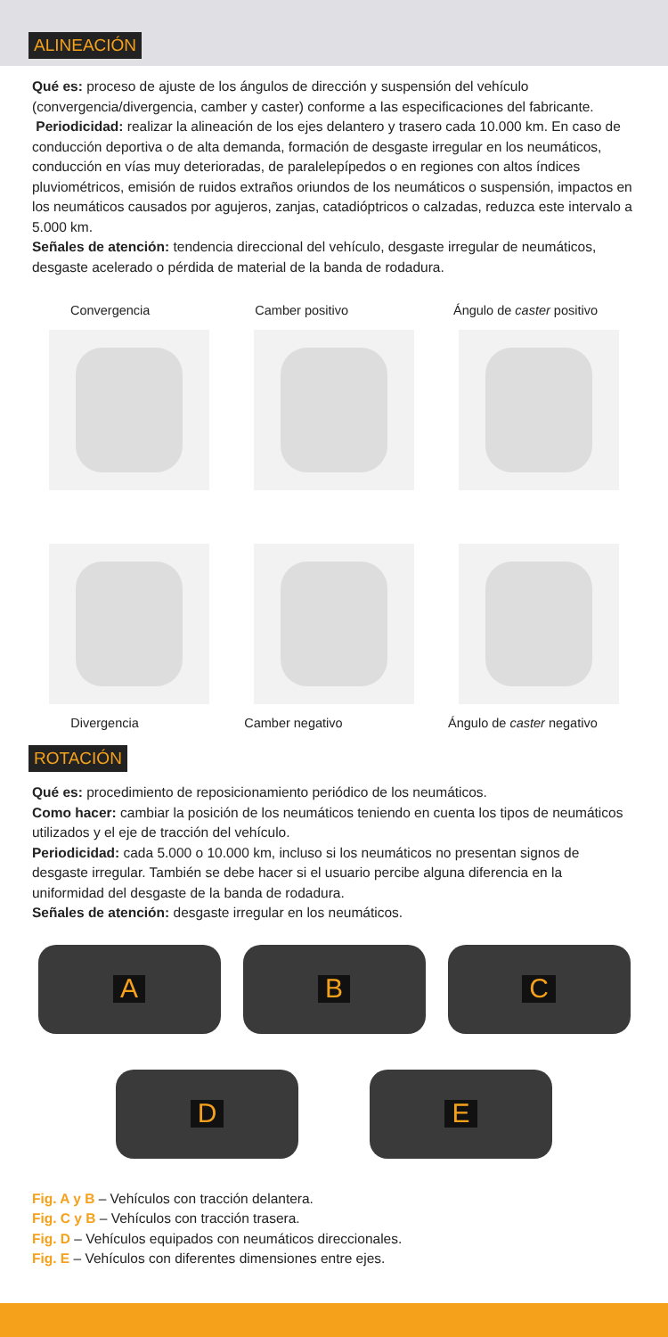ALINEACIÓN
Qué es: proceso de ajuste de los ángulos de dirección y suspensión del vehículo (convergencia/divergencia, camber y caster) conforme a las especificaciones del fabricante.
Periodicidad: realizar la alineación de los ejes delantero y trasero cada 10.000 km. En caso de conducción deportiva o de alta demanda, formación de desgaste irregular en los neumáticos, conducción en vías muy deterioradas, de paralelepípedos o en regiones con altos índices pluviométricos, emisión de ruidos extraños oriundos de los neumáticos o suspensión, impactos en los neumáticos causados por agujeros, zanjas, catadióptricos o calzadas, reduzca este intervalo a 5.000 km.
Señales de atención: tendencia direccional del vehículo, desgaste irregular de neumáticos, desgaste acelerado o pérdida de material de la banda de rodadura.
Convergencia Camber positivo Ángulo de caster positivo
Divergencia Camber negativo Ángulo de caster negativo
ROTACIÓN
Qué es: procedimiento de reposicionamiento periódico de los neumáticos.
Como hacer: cambiar la posición de los neumáticos teniendo en cuenta los tipos de neumáticos utilizados y el eje de tracción del vehículo.
Periodicidad: cada 5.000 o 10.000 km, incluso si los neumáticos no presentan signos de desgaste irregular. También se debe hacer si el usuario percibe alguna diferencia en la uniformidad del desgaste de la banda de rodadura.
Señales de atención: desgaste irregular en los neumáticos.
A B C
D E
Fig. A y B – Vehículos con tracción delantera.
Fig. C y B – Vehículos con tracción trasera.
Fig. D – Vehículos equipados con neumáticos direccionales.
Fig. E – Vehículos con diferentes dimensiones entre ejes.